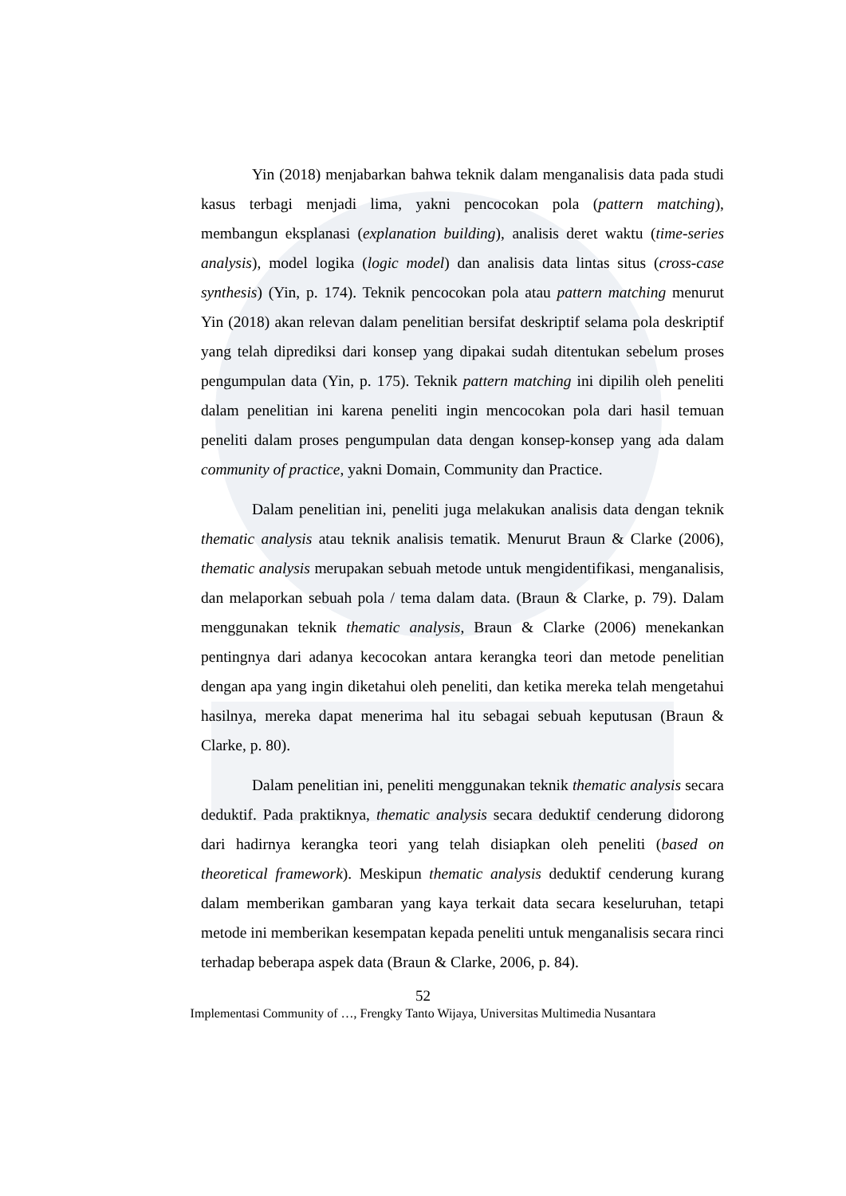Yin (2018) menjabarkan bahwa teknik dalam menganalisis data pada studi kasus terbagi menjadi lima, yakni pencocokan pola (pattern matching), membangun eksplanasi (explanation building), analisis deret waktu (time-series analysis), model logika (logic model) dan analisis data lintas situs (cross-case synthesis) (Yin, p. 174). Teknik pencocokan pola atau pattern matching menurut Yin (2018) akan relevan dalam penelitian bersifat deskriptif selama pola deskriptif yang telah diprediksi dari konsep yang dipakai sudah ditentukan sebelum proses pengumpulan data (Yin, p. 175). Teknik pattern matching ini dipilih oleh peneliti dalam penelitian ini karena peneliti ingin mencocokan pola dari hasil temuan peneliti dalam proses pengumpulan data dengan konsep-konsep yang ada dalam community of practice, yakni Domain, Community dan Practice.
Dalam penelitian ini, peneliti juga melakukan analisis data dengan teknik thematic analysis atau teknik analisis tematik. Menurut Braun & Clarke (2006), thematic analysis merupakan sebuah metode untuk mengidentifikasi, menganalisis, dan melaporkan sebuah pola / tema dalam data. (Braun & Clarke, p. 79). Dalam menggunakan teknik thematic analysis, Braun & Clarke (2006) menekankan pentingnya dari adanya kecocokan antara kerangka teori dan metode penelitian dengan apa yang ingin diketahui oleh peneliti, dan ketika mereka telah mengetahui hasilnya, mereka dapat menerima hal itu sebagai sebuah keputusan (Braun & Clarke, p. 80).
Dalam penelitian ini, peneliti menggunakan teknik thematic analysis secara deduktif. Pada praktiknya, thematic analysis secara deduktif cenderung didorong dari hadirnya kerangka teori yang telah disiapkan oleh peneliti (based on theoretical framework). Meskipun thematic analysis deduktif cenderung kurang dalam memberikan gambaran yang kaya terkait data secara keseluruhan, tetapi metode ini memberikan kesempatan kepada peneliti untuk menganalisis secara rinci terhadap beberapa aspek data (Braun & Clarke, 2006, p. 84).
52
Implementasi Community of …, Frengky Tanto Wijaya, Universitas Multimedia Nusantara